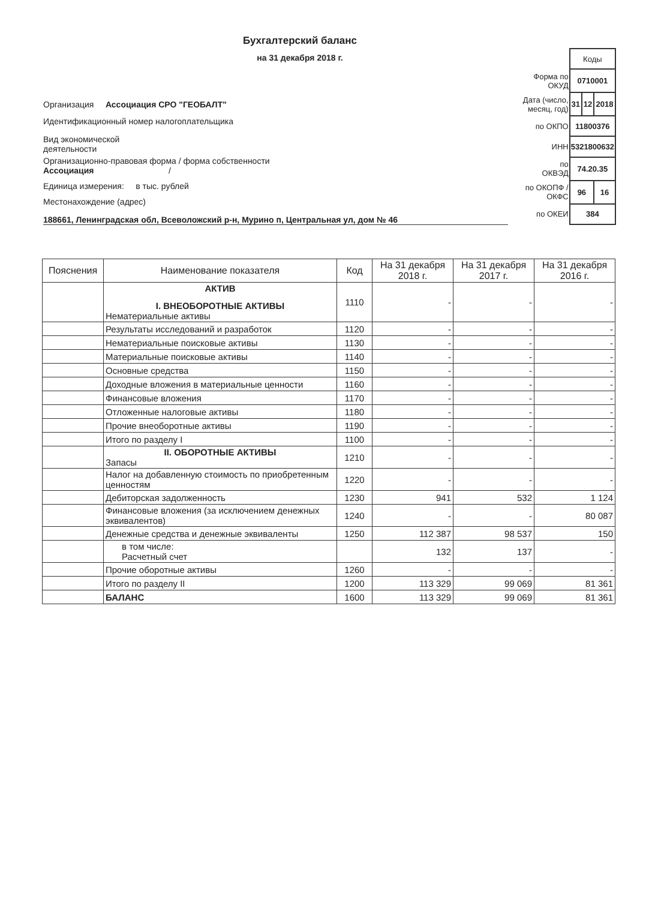Бухгалтерский баланс
на 31 декабря 2018 г.
Организация Ассоциация СРО "ГЕОБАЛТ"
Идентификационный номер налогоплательщика
Вид экономической
деятельности
Организационно-правовая форма / форма собственности
Ассоциация /
Единица измерения: в тыс. рублей
Местонахождение (адрес)
188661, Ленинградская обл, Всеволожский р-н, Мурино п, Центральная ул, дом № 46
| | Коды | | |
| Форма по ОКУД | 0710001 | | |
| Дата (число, месяц, год) | 31 | 12 | 2018 |
| по ОКПО | 11800376 | | |
| ИНН | 5321800632 | | |
| по ОКВЭД | 74.20.35 | | |
| по ОКОПФ / ОКФС | 96 | | 16 |
| по ОКЕИ | 384 | | |
| Пояснения | Наименование показателя | Код | На 31 декабря 2018 г. | На 31 декабря 2017 г. | На 31 декабря 2016 г. |
| --- | --- | --- | --- | --- | --- |
| | АКТИВ I. ВНЕОБОРОТНЫЕ АКТИВЫ Нематериальные активы | 1110 | - | - | - |
| | Результаты исследований и разработок | 1120 | - | - | - |
| | Нематериальные поисковые активы | 1130 | - | - | - |
| | Материальные поисковые активы | 1140 | - | - | - |
| | Основные средства | 1150 | - | - | - |
| | Доходные вложения в материальные ценности | 1160 | - | - | - |
| | Финансовые вложения | 1170 | - | - | - |
| | Отложенные налоговые активы | 1180 | - | - | - |
| | Прочие внеоборотные активы | 1190 | - | - | - |
| | Итого по разделу I | 1100 | - | - | - |
| | II. ОБОРОТНЫЕ АКТИВЫ Запасы | 1210 | - | - | - |
| | Налог на добавленную стоимость по приобретенным ценностям | 1220 | - | - | - |
| | Дебиторская задолженность | 1230 | 941 | 532 | 1 124 |
| | Финансовые вложения (за исключением денежных эквивалентов) | 1240 | - | - | 80 087 |
| | Денежные средства и денежные эквиваленты | 1250 | 112 387 | 98 537 | 150 |
| | в том числе: Расчетный счет | | 132 | 137 | - |
| | Прочие оборотные активы | 1260 | - | - | - |
| | Итого по разделу II | 1200 | 113 329 | 99 069 | 81 361 |
| | БАЛАНС | 1600 | 113 329 | 99 069 | 81 361 |